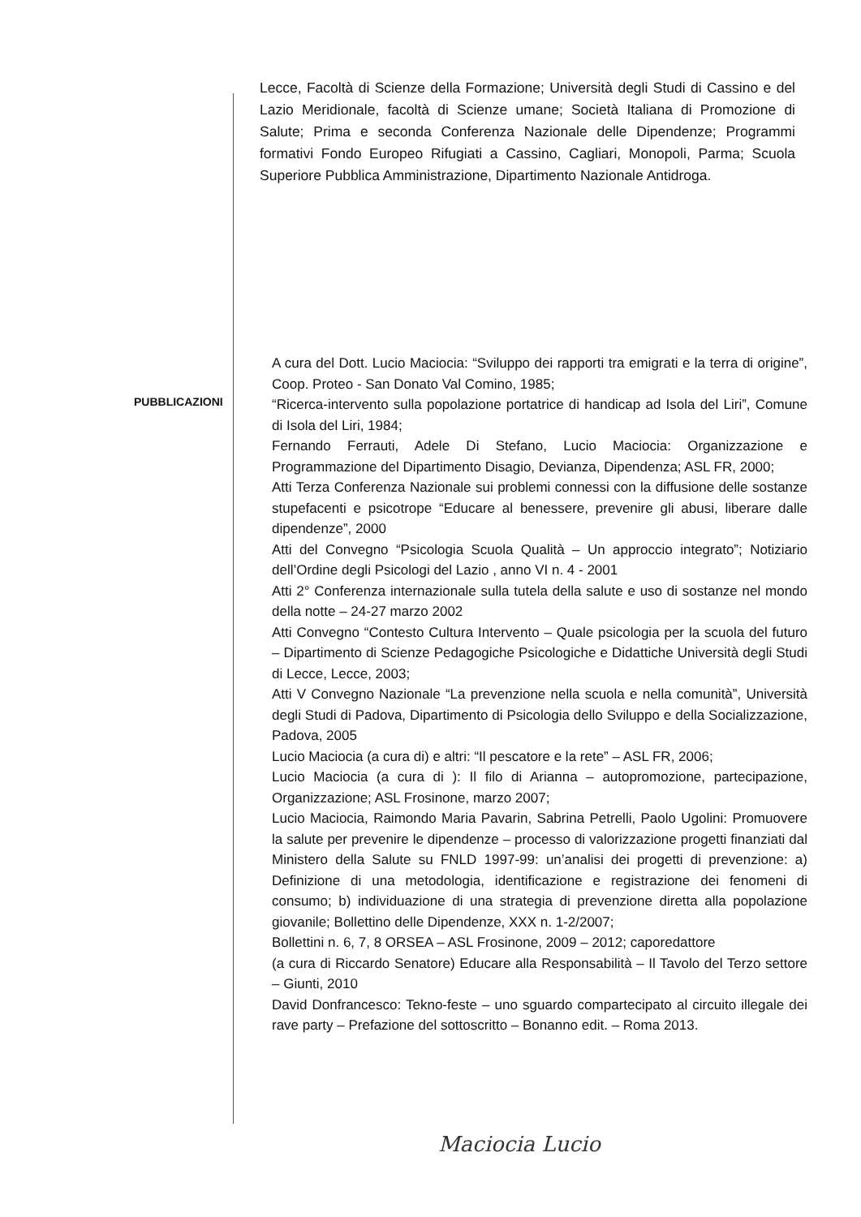Lecce, Facoltà di Scienze della Formazione; Università degli Studi di Cassino e del Lazio Meridionale, facoltà di Scienze umane; Società Italiana di Promozione di Salute; Prima e seconda Conferenza Nazionale delle Dipendenze; Programmi formativi Fondo Europeo Rifugiati a Cassino, Cagliari, Monopoli, Parma; Scuola Superiore Pubblica Amministrazione, Dipartimento Nazionale Antidroga.
PUBBLICAZIONI
A cura del Dott. Lucio Maciocia: “Sviluppo dei rapporti tra emigrati e la terra di origine”, Coop. Proteo - San Donato Val Comino, 1985;
“Ricerca-intervento sulla popolazione portatrice di handicap ad Isola del Liri”, Comune di Isola del Liri, 1984;
Fernando Ferrauti, Adele Di Stefano, Lucio Maciocia: Organizzazione e Programmazione del Dipartimento Disagio, Devianza, Dipendenza; ASL FR, 2000;
Atti Terza Conferenza Nazionale sui problemi connessi con la diffusione delle sostanze stupefacenti e psicotrope “Educare al benessere, prevenire gli abusi, liberare dalle dipendenze”, 2000
Atti del Convegno “Psicologia Scuola Qualità – Un approccio integrato”; Notiziario dell’Ordine degli Psicologi del Lazio , anno VI n. 4 - 2001
Atti 2° Conferenza internazionale sulla tutela della salute e uso di sostanze nel mondo della notte – 24-27 marzo 2002
Atti Convegno “Contesto Cultura Intervento – Quale psicologia per la scuola del futuro – Dipartimento di Scienze Pedagogiche Psicologiche e Didattiche Università degli Studi di Lecce, Lecce, 2003;
Atti V Convegno Nazionale “La prevenzione nella scuola e nella comunità”, Università degli Studi di Padova, Dipartimento di Psicologia dello Sviluppo e della Socializzazione, Padova, 2005
Lucio Maciocia (a cura di) e altri: “Il pescatore e la rete” – ASL FR, 2006;
Lucio Maciocia (a cura di ): Il filo di Arianna – autopromozione, partecipazione, Organizzazione; ASL Frosinone, marzo 2007;
Lucio Maciocia, Raimondo Maria Pavarin, Sabrina Petrelli, Paolo Ugolini: Promuovere la salute per prevenire le dipendenze – processo di valorizzazione progetti finanziati dal Ministero della Salute su FNLD 1997-99: un’analisi dei progetti di prevenzione: a) Definizione di una metodologia, identificazione e registrazione dei fenomeni di consumo; b) individuazione di una strategia di prevenzione diretta alla popolazione giovanile; Bollettino delle Dipendenze, XXX n. 1-2/2007;
Bollettini n. 6, 7, 8 ORSEA – ASL Frosinone, 2009 – 2012; caporedattore
(a cura di Riccardo Senatore) Educare alla Responsabilità – Il Tavolo del Terzo settore – Giunti, 2010
David Donfrancesco: Tekno-feste – uno sguardo compartecipato al circuito illegale dei rave party – Prefazione del sottoscritto – Bonanno edit. – Roma 2013.
Maciocia Lucio